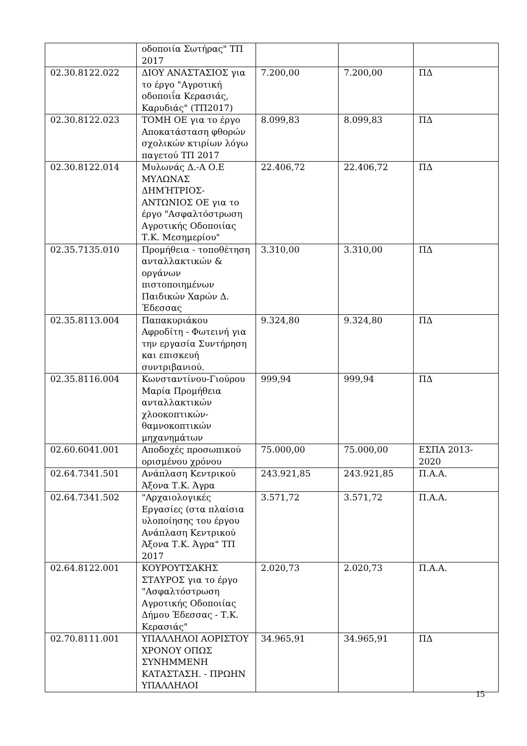| | οδοποιία Σωτήρας" ΤΠ 2017 | | | |
| 02.30.8122.022 | ΔΙΟΥ ΑΝΑΣΤΑΣΙΟΣ για το έργο "Αγροτική οδοποιΐα Κερασιάς, Καρυδιάς" (ΤΠ2017) | 7.200,00 | 7.200,00 | ΠΔ |
| 02.30.8122.023 | ΤΟΜΗ ΟΕ για το έργο Αποκατάσταση φθορών σχολικών κτιρίων λόγω παγετού ΤΠ 2017 | 8.099,83 | 8.099,83 | ΠΔ |
| 02.30.8122.014 | Μυλωνάς Δ.-Α Ο.Ε ΜΥΛΩΝΑΣ ΔΗΜΉΤΡΙΟΣ-ΑΝΤΩΝΙΟΣ ΟΕ για το έργο "Ασφαλτόστρωση Αγροτικής Οδοποιίας Τ.Κ. Μεσημερίου" | 22.406,72 | 22.406,72 | ΠΔ |
| 02.35.7135.010 | Προμήθεια - τοποθέτηση ανταλλακτικών & οργάνων πιστοποιημένων Παιδικών Χαρών Δ. Έδεσσας | 3.310,00 | 3.310,00 | ΠΔ |
| 02.35.8113.004 | Παπακυριάκου Αφροδίτη - Φωτεινή για την εργασία Συντήρηση και επισκευή συντριβανιού. | 9.324,80 | 9.324,80 | ΠΔ |
| 02.35.8116.004 | Κωνσταντίνου-Γιούρου Μαρία Προμήθεια ανταλλακτικών χλοοκοπτικών-θαμνοκοπτικών μηχανημάτων | 999,94 | 999,94 | ΠΔ |
| 02.60.6041.001 | Αποδοχές προσωπικού ορισμένου χρόνου | 75.000,00 | 75.000,00 | ΕΣΠΑ 2013-2020 |
| 02.64.7341.501 | Ανάπλαση Κεντρικού Άξονα Τ.Κ. Άγρα | 243.921,85 | 243.921,85 | Π.Α.Α. |
| 02.64.7341.502 | "Αρχαιολογικές Εργασίες (στα πλαίσια υλοποίησης του έργου Ανάπλαση Κεντρικού Άξονα Τ.Κ. Άγρα" ΤΠ 2017 | 3.571,72 | 3.571,72 | Π.Α.Α. |
| 02.64.8122.001 | ΚΟΥΡΟΥΤΣΑΚΗΣ ΣΤΑΥΡΟΣ για το έργο "Ασφαλτόστρωση Αγροτικής Οδοποιίας Δήμου Έδεσσας - Τ.Κ. Κερασιάς" | 2.020,73 | 2.020,73 | Π.Α.Α. |
| 02.70.8111.001 | ΥΠΑΛΛΗΛΟΙ ΑΟΡΙΣΤΟΥ ΧΡΟΝΟΥ ΟΠΩΣ ΣΥΝΗΜΜΕΝΗ ΚΑΤΑΣΤΑΣΗ. - ΠΡΩΗΝ ΥΠΑΛΛΗΛΟΙ | 34.965,91 | 34.965,91 | ΠΔ |
15